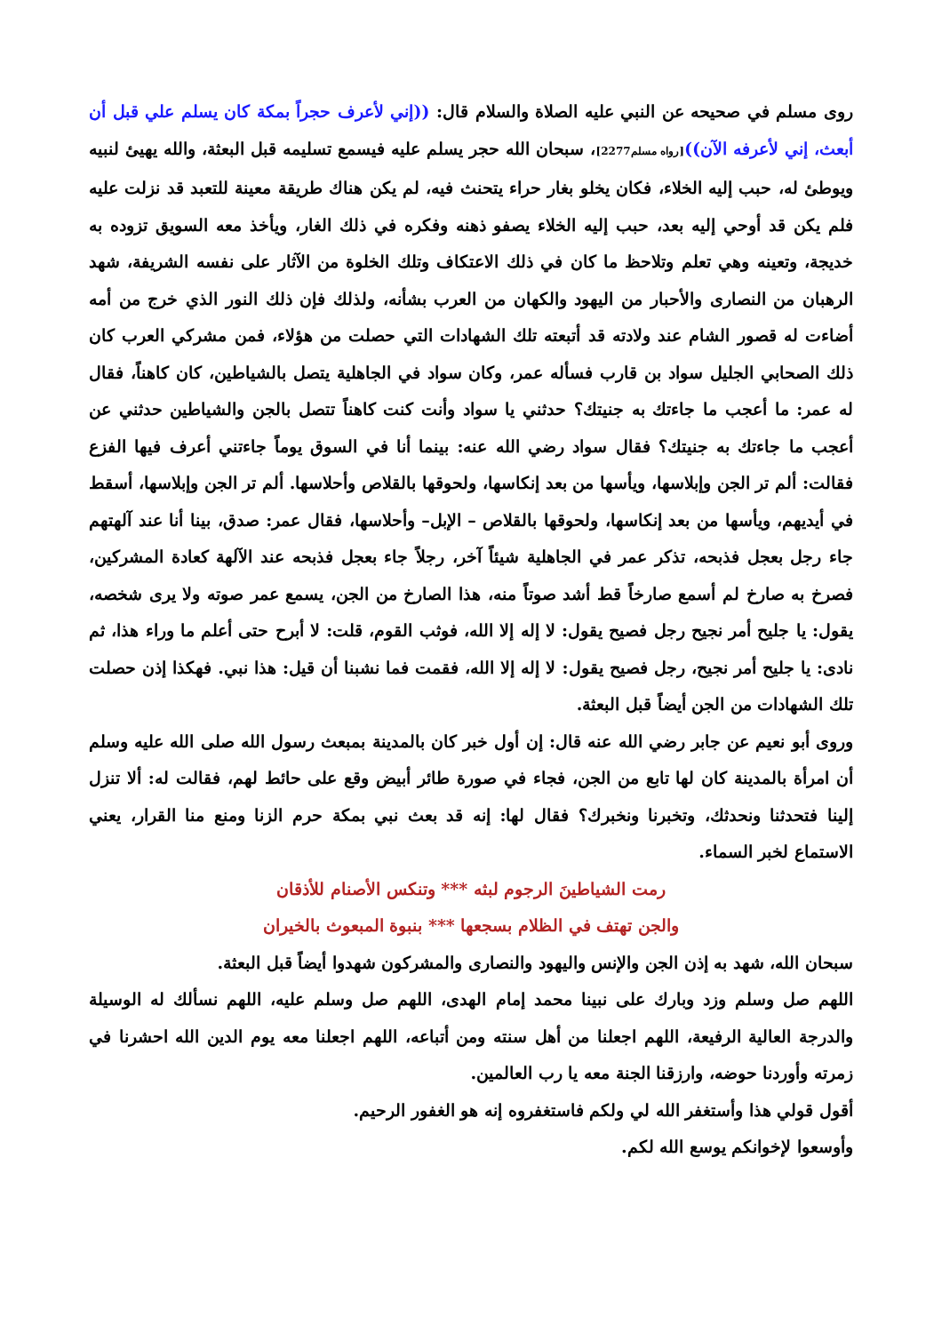روى مسلم في صحيحه عن النبي عليه الصلاة والسلام قال: ((إني لأعرف حجراً بمكة كان يسلم علي قبل أن أبعث، إني لأعرفه الآن))[رواه مسلم2277]، سبحان الله حجر يسلم عليه فيسمع تسليمه قبل البعثة، والله يهيئ لنبيه ويوطئ له، حبب إليه الخلاء، فكان يخلو بغار حراء يتحنث فيه، لم يكن هناك طريقة معينة للتعبد قد نزلت عليه فلم يكن قد أوحي إليه بعد، حبب إليه الخلاء يصفو ذهنه وفكره في ذلك الغار، ويأخذ معه السويق تزوده به خديجة، وتعينه وهي تعلم وتلاحظ ما كان في ذلك الاعتكاف وتلك الخلوة من الآثار على نفسه الشريفة، شهد الرهبان من النصارى والأحبار من اليهود والكهان من العرب بشأنه، ولذلك فإن ذلك النور الذي خرج من أمه أضاءت له قصور الشام عند ولادته قد أتبعته تلك الشهادات التي حصلت من هؤلاء، فمن مشركي العرب كان ذلك الصحابي الجليل سواد بن قارب فسأله عمر، وكان سواد في الجاهلية يتصل بالشياطين، كان كاهناً، فقال له عمر: ما أعجب ما جاءتك به جنيتك؟ حدثني يا سواد وأنت كنت كاهناً تتصل بالجن والشياطين حدثني عن أعجب ما جاءتك به جنيتك؟ فقال سواد رضي الله عنه: بينما أنا في السوق يوماً جاءتني أعرف فيها الفزع فقالت: ألم تر الجن وإبلاسها، ويأسها من بعد إنكاسها، ولحوقها بالقلاص وأحلاسها. ألم تر الجن وإبلاسها، أسقط في أيديهم، ويأسها من بعد إنكاسها، ولحوقها بالقلاص – الإبل– وأحلاسها، فقال عمر: صدق، بينا أنا عند آلهتهم جاء رجل بعجل فذبحه، تذكر عمر في الجاهلية شيئاً آخر، رجلاً جاء بعجل فذبحه عند الآلهة كعادة المشركين، فصرخ به صارخ لم أسمع صارخاً قط أشد صوتاً منه، هذا الصارخ من الجن، يسمع عمر صوته ولا يرى شخصه، يقول: يا جليح أمر نجيح رجل فصيح يقول: لا إله إلا الله، فوثب القوم، قلت: لا أبرح حتى أعلم ما وراء هذا، ثم نادى: يا جليح أمر نجيح، رجل فصيح يقول: لا إله إلا الله، فقمت فما نشبنا أن قيل: هذا نبي. فهكذا إذن حصلت تلك الشهادات من الجن أيضاً قبل البعثة.
وروى أبو نعيم عن جابر رضي الله عنه قال: إن أول خبر كان بالمدينة بمبعث رسول الله صلى الله عليه وسلم أن امرأة بالمدينة كان لها تابع من الجن، فجاء في صورة طائر أبيض وقع على حائط لهم، فقالت له: ألا تنزل إلينا فتحدثنا ونحدثك، وتخبرنا ونخبرك؟ فقال لها: إنه قد بعث نبي بمكة حرم الزنا ومنع منا القرار، يعني الاستماع لخبر السماء.
رمت الشياطينَ الرجوم لبثه *** وتنكس الأصنام للأذقان
والجن تهتف في الظلام بسجعها *** بنبوة المبعوث بالخيران
سبحان الله، شهد به إذن الجن والإنس واليهود والنصارى والمشركون شهدوا أيضاً قبل البعثة.
اللهم صل وسلم وزد وبارك على نبينا محمد إمام الهدى، اللهم صل وسلم عليه، اللهم نسألك له الوسيلة والدرجة العالية الرفيعة، اللهم اجعلنا من أهل سنته ومن أتباعه، اللهم اجعلنا معه يوم الدين الله احشرنا في زمرته وأوردنا حوضه، وارزقنا الجنة معه يا رب العالمين.
أقول قولي هذا وأستغفر الله لي ولكم فاستغفروه إنه هو الغفور الرحيم.
وأوسعوا لإخوانكم يوسع الله لكم.